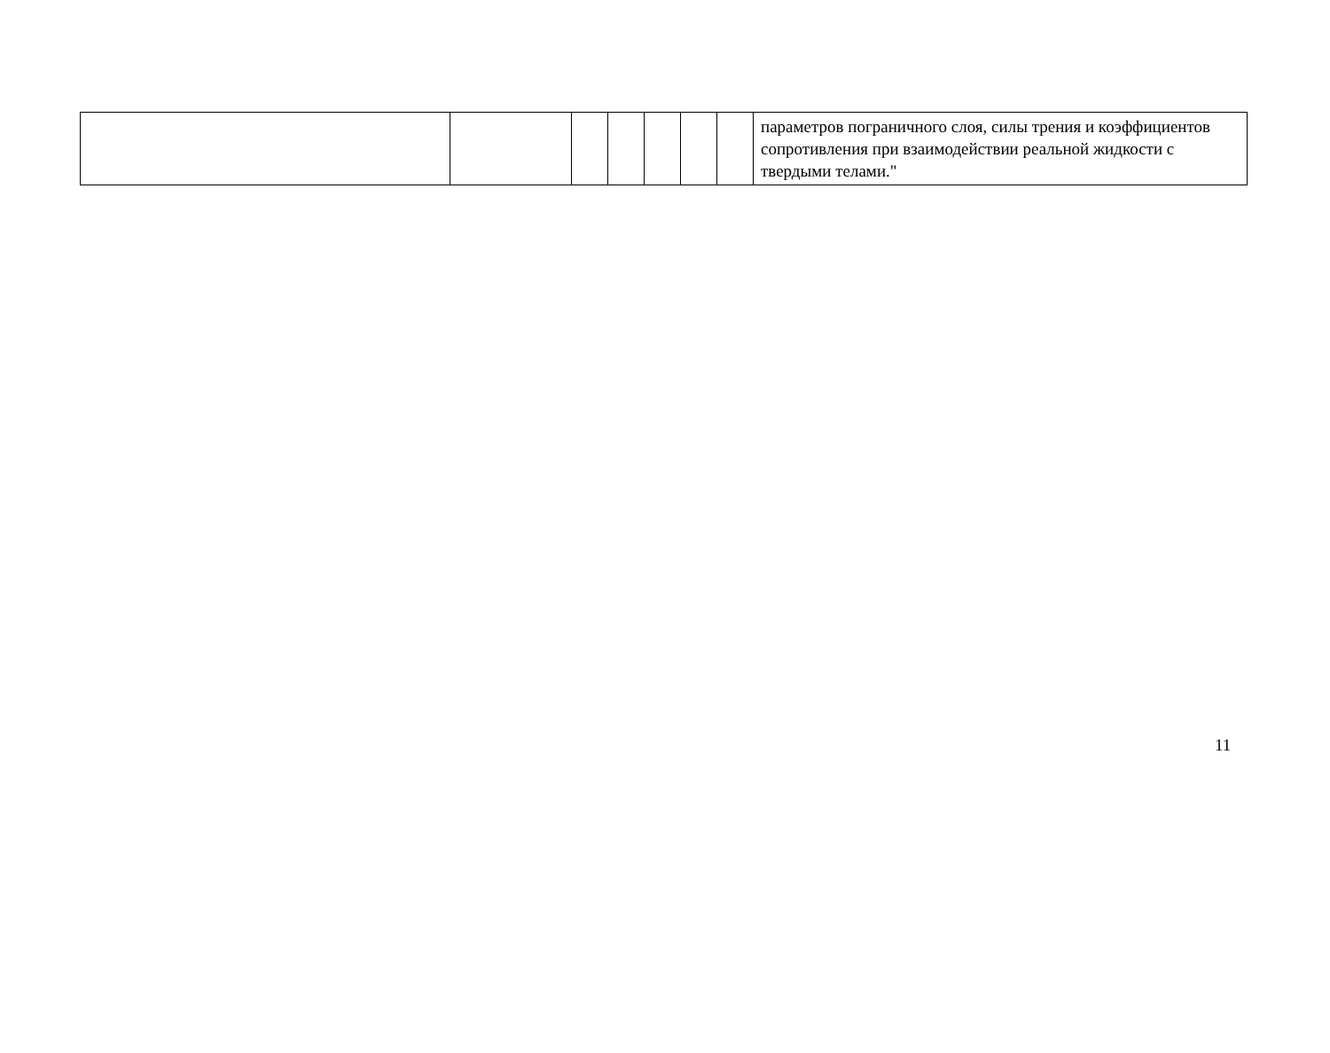| | | | | | | | параметров пограничного слоя, силы трения и коэффициентов сопротивления при взаимодействии реальной жидкости с твердыми телами." |
11